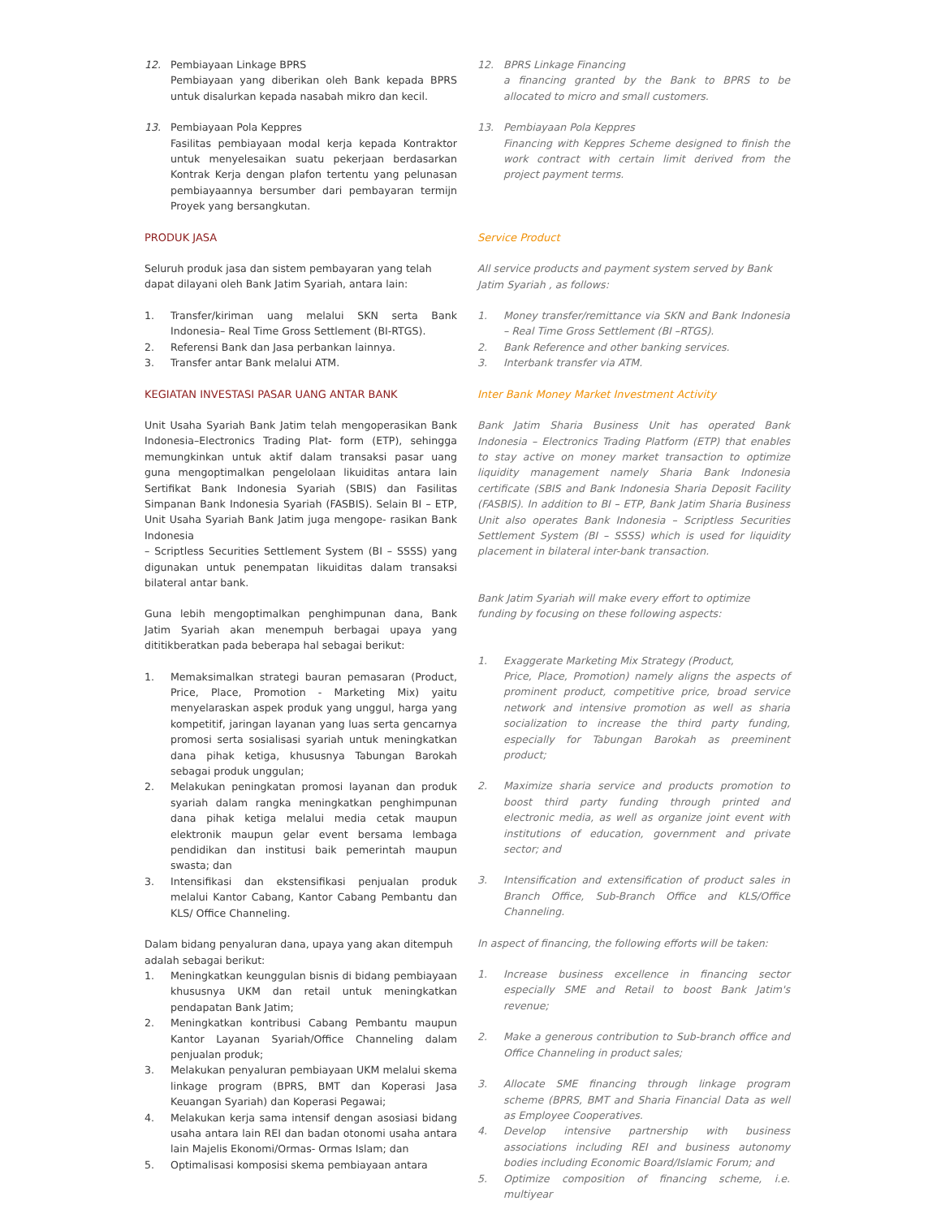12. Pembiayaan Linkage BPRS
Pembiayaan yang diberikan oleh Bank kepada BPRS untuk disalurkan kepada nasabah mikro dan kecil.
13. Pembiayaan Pola Keppres
Fasilitas pembiayaan modal kerja kepada Kontraktor untuk menyelesaikan suatu pekerjaan berdasarkan Kontrak Kerja dengan plafon tertentu yang pelunasan pembiayaannya bersumber dari pembayaran termijn Proyek yang bersangkutan.
PRODUK JASA
Seluruh produk jasa dan sistem pembayaran yang telah dapat dilayani oleh Bank Jatim Syariah, antara lain:
1. Transfer/kiriman uang melalui SKN serta Bank Indonesia– Real Time Gross Settlement (BI-RTGS).
2. Referensi Bank dan Jasa perbankan lainnya.
3. Transfer antar Bank melalui ATM.
KEGIATAN INVESTASI PASAR UANG ANTAR BANK
Unit Usaha Syariah Bank Jatim telah mengoperasikan Bank Indonesia–Electronics Trading Plat- form (ETP), sehingga memungkinkan untuk aktif dalam transaksi pasar uang guna mengoptimalkan pengelolaan likuiditas antara lain Sertifikat Bank Indonesia Syariah (SBIS) dan Fasilitas Simpanan Bank Indonesia Syariah (FASBIS). Selain BI – ETP, Unit Usaha Syariah Bank Jatim juga mengope- rasikan Bank Indonesia
– Scriptless Securities Settlement System (BI – SSSS) yang digunakan untuk penempatan likuiditas dalam transaksi bilateral antar bank.
Guna lebih mengoptimalkan penghimpunan dana, Bank Jatim Syariah akan menempuh berbagai upaya yang dititikberatkan pada beberapa hal sebagai berikut:
1. Memaksimalkan strategi bauran pemasaran (Product, Price, Place, Promotion - Marketing Mix) yaitu menyelaraskan aspek produk yang unggul, harga yang kompetitif, jaringan layanan yang luas serta gencarnya promosi serta sosialisasi syariah untuk meningkatkan dana pihak ketiga, khususnya Tabungan Barokah sebagai produk unggulan;
2. Melakukan peningkatan promosi layanan dan produk syariah dalam rangka meningkatkan penghimpunan dana pihak ketiga melalui media cetak maupun elektronik maupun gelar event bersama lembaga pendidikan dan institusi baik pemerintah maupun swasta; dan
3. Intensifikasi dan ekstensifikasi penjualan produk melalui Kantor Cabang, Kantor Cabang Pembantu dan KLS/ Office Channeling.
Dalam bidang penyaluran dana, upaya yang akan ditempuh adalah sebagai berikut:
1. Meningkatkan keunggulan bisnis di bidang pembiayaan khususnya UKM dan retail untuk meningkatkan pendapatan Bank Jatim;
2. Meningkatkan kontribusi Cabang Pembantu maupun Kantor Layanan Syariah/Office Channeling dalam penjualan produk;
3. Melakukan penyaluran pembiayaan UKM melalui skema linkage program (BPRS, BMT dan Koperasi Jasa Keuangan Syariah) dan Koperasi Pegawai;
4. Melakukan kerja sama intensif dengan asosiasi bidang usaha antara lain REI dan badan otonomi usaha antara lain Majelis Ekonomi/Ormas- Ormas Islam; dan
5. Optimalisasi komposisi skema pembiayaan antara
12. BPRS Linkage Financing
a financing granted by the Bank to BPRS to be allocated to micro and small customers.
13. Pembiayaan Pola Keppres
Financing with Keppres Scheme designed to finish the work contract with certain limit derived from the project payment terms.
Service Product
All service products and payment system served by Bank Jatim Syariah , as follows:
1. Money transfer/remittance via SKN and Bank Indonesia – Real Time Gross Settlement (BI –RTGS).
2. Bank Reference and other banking services.
3. Interbank transfer via ATM.
Inter Bank Money Market Investment Activity
Bank Jatim Sharia Business Unit has operated Bank Indonesia – Electronics Trading Platform (ETP) that enables to stay active on money market transaction to optimize liquidity management namely Sharia Bank Indonesia certificate (SBIS and Bank Indonesia Sharia Deposit Facility (FASBIS). In addition to BI – ETP, Bank Jatim Sharia Business Unit also operates Bank Indonesia – Scriptless Securities Settlement System (BI – SSSS) which is used for liquidity placement in bilateral inter-bank transaction.
Bank Jatim Syariah will make every effort to optimize funding by focusing on these following aspects:
1. Exaggerate Marketing Mix Strategy (Product,
Price, Place, Promotion) namely aligns the aspects of prominent product, competitive price, broad service network and intensive promotion as well as sharia socialization to increase the third party funding, especially for Tabungan Barokah as preeminent product;
2. Maximize sharia service and products promotion to boost third party funding through printed and electronic media, as well as organize joint event with institutions of education, government and private sector; and
3. Intensification and extensification of product sales in Branch Office, Sub-Branch Office and KLS/Office Channeling.
In aspect of financing, the following efforts will be taken:
1. Increase business excellence in financing sector especially SME and Retail to boost Bank Jatim's revenue;
2. Make a generous contribution to Sub-branch office and Office Channeling in product sales;
3. Allocate SME financing through linkage program scheme (BPRS, BMT and Sharia Financial Data as well as Employee Cooperatives.
4. Develop intensive partnership with business associations including REI and business autonomy bodies including Economic Board/Islamic Forum; and
5. Optimize composition of financing scheme, i.e. multiyear